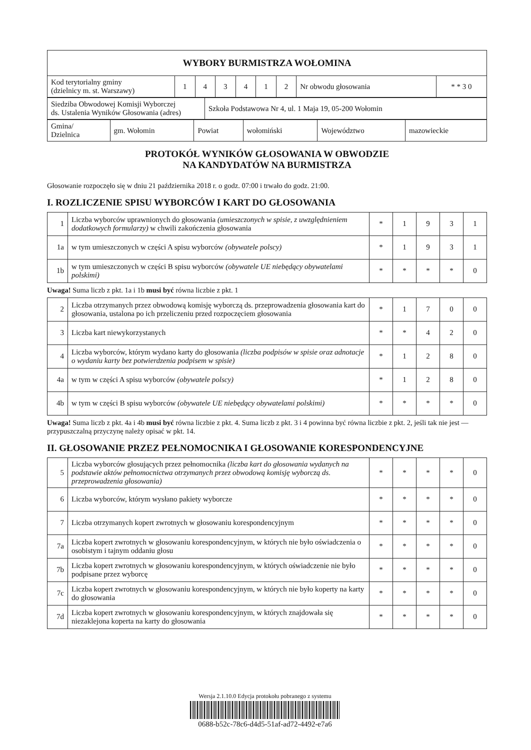| WYBORY BURMISTRZA WOŁOMINA | | | | | | | | |
| Kod terytorialny gminy (dzielnicy m. st. Warszawy) | 1 | 4 | 3 | 4 | 1 | 2 | Nr obwodu głosowania | * * 3 0 |
| Siedziba Obwodowej Komisji Wyborczej ds. Ustalenia Wyników Głosowania (adres) | Szkoła Podstawowa Nr 4, ul. 1 Maja 19, 05-200 Wołomin |
| Gmina/ Dzielnica | gm. Wołomin | Powiat | wołomiński | Województwo | mazowieckie |
PROTOKÓŁ WYNIKÓW GŁOSOWANIA W OBWODZIE
NA KANDYDATÓW NA BURMISTRZA
Głosowanie rozpoczęło się w dniu 21 października 2018 r. o godz. 07:00 i trwało do godz. 21:00.
I. ROZLICZENIE SPISU WYBORCÓW I KART DO GŁOSOWANIA
| 1 | Liczba wyborców uprawnionych do głosowania (umieszczonych w spisie, z uwzględnieniem dodatkowych formularzy) w chwili zakończenia głosowania | * | 1 | 9 | 3 | 1 |
| 1a | w tym umieszczonych w części A spisu wyborców (obywatele polscy) | * | 1 | 9 | 3 | 1 |
| 1b | w tym umieszczonych w części B spisu wyborców (obywatele UE niebędący obywatelami polskimi) | * | * | * | * | 0 |
Uwaga! Suma liczb z pkt. 1a i 1b musi być równa liczbie z pkt. 1
| 2 | Liczba otrzymanych przez obwodową komisję wyborczą ds. przeprowadzenia głosowania kart do głosowania, ustalona po ich przeliczeniu przed rozpoczęciem głosowania | * | 1 | 7 | 0 | 0 |
| 3 | Liczba kart niewykorzystanych | * | * | 4 | 2 | 0 |
| 4 | Liczba wyborców, którym wydano karty do głosowania (liczba podpisów w spisie oraz adnotacje o wydaniu karty bez potwierdzenia podpisem w spisie) | * | 1 | 2 | 8 | 0 |
| 4a | w tym w części A spisu wyborców (obywatele polscy) | * | 1 | 2 | 8 | 0 |
| 4b | w tym w części B spisu wyborców (obywatele UE niebędący obywatelami polskimi) | * | * | * | * | 0 |
Uwaga! Suma liczb z pkt. 4a i 4b musi być równa liczbie z pkt. 4. Suma liczb z pkt. 3 i 4 powinna być równa liczbie z pkt. 2, jeśli tak nie jest — przypuszczalną przyczynę należy opisać w pkt. 14.
II. GŁOSOWANIE PRZEZ PEŁNOMOCNIKA I GŁOSOWANIE KORESPONDENCYJNE
| 5 | Liczba wyborców głosujących przez pełnomocnika (liczba kart do głosowania wydanych na podstawie aktów pełnomocnictwa otrzymanych przez obwodową komisję wyborczą ds. przeprowadzenia głosowania) | * | * | * | * | 0 |
| 6 | Liczba wyborców, którym wysłano pakiety wyborcze | * | * | * | * | 0 |
| 7 | Liczba otrzymanych kopert zwrotnych w głosowaniu korespondencyjnym | * | * | * | * | 0 |
| 7a | Liczba kopert zwrotnych w głosowaniu korespondencyjnym, w których nie było oświadczenia o osobistym i tajnym oddaniu głosu | * | * | * | * | 0 |
| 7b | Liczba kopert zwrotnych w głosowaniu korespondencyjnym, w których oświadczenie nie było podpisane przez wyborcę | * | * | * | * | 0 |
| 7c | Liczba kopert zwrotnych w głosowaniu korespondencyjnym, w których nie było koperty na karty do głosowania | * | * | * | * | 0 |
| 7d | Liczba kopert zwrotnych w głosowaniu korespondencyjnym, w których znajdowała się niezaklejona koperta na karty do głosowania | * | * | * | * | 0 |
Wersja 2.1.10.0 Edycja protokołu pobranego z systemu
0688-b52c-78c6-d4d5-51af-ad72-4492-e7a6